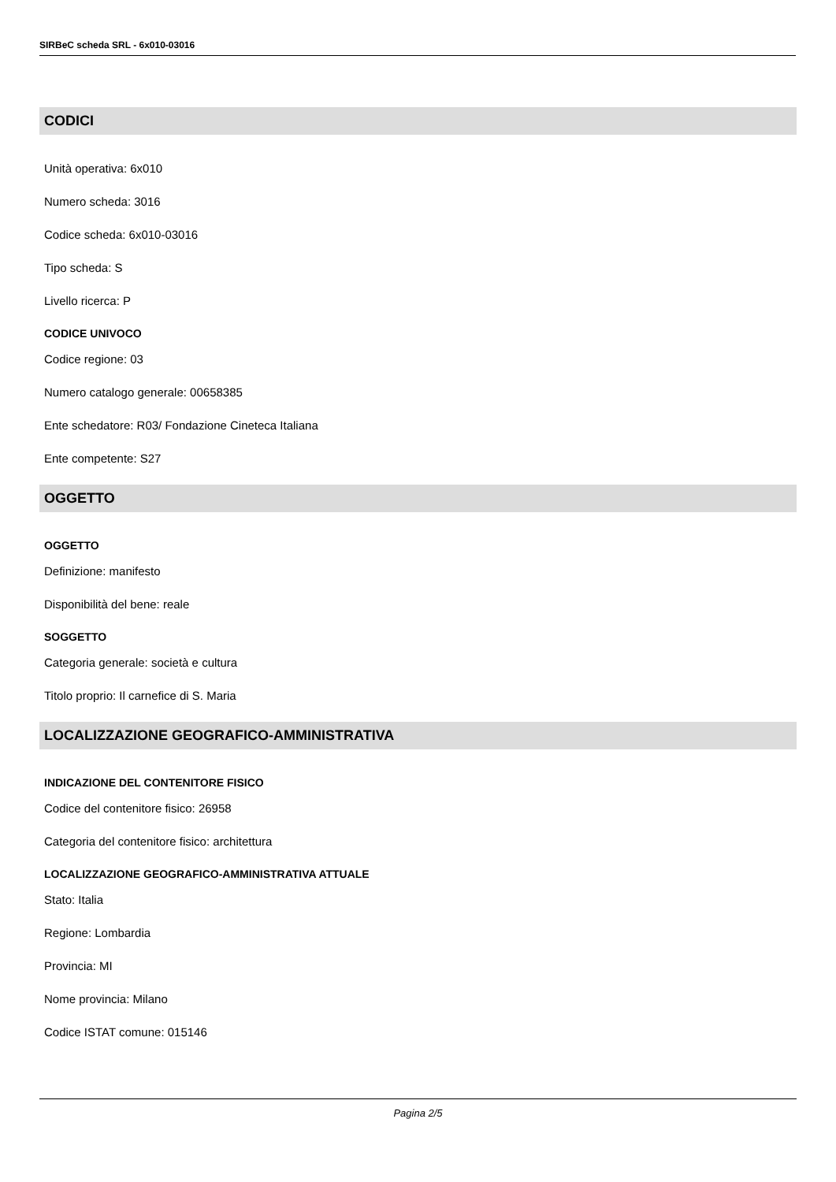SIRBeC scheda SRL - 6x010-03016
CODICI
Unità operativa: 6x010
Numero scheda: 3016
Codice scheda: 6x010-03016
Tipo scheda: S
Livello ricerca: P
CODICE UNIVOCO
Codice regione: 03
Numero catalogo generale: 00658385
Ente schedatore: R03/ Fondazione Cineteca Italiana
Ente competente: S27
OGGETTO
OGGETTO
Definizione: manifesto
Disponibilità del bene: reale
SOGGETTO
Categoria generale: società e cultura
Titolo proprio: Il carnefice di S. Maria
LOCALIZZAZIONE GEOGRAFICO-AMMINISTRATIVA
INDICAZIONE DEL CONTENITORE FISICO
Codice del contenitore fisico: 26958
Categoria del contenitore fisico: architettura
LOCALIZZAZIONE GEOGRAFICO-AMMINISTRATIVA ATTUALE
Stato: Italia
Regione: Lombardia
Provincia: MI
Nome provincia: Milano
Codice ISTAT comune: 015146
Pagina 2/5